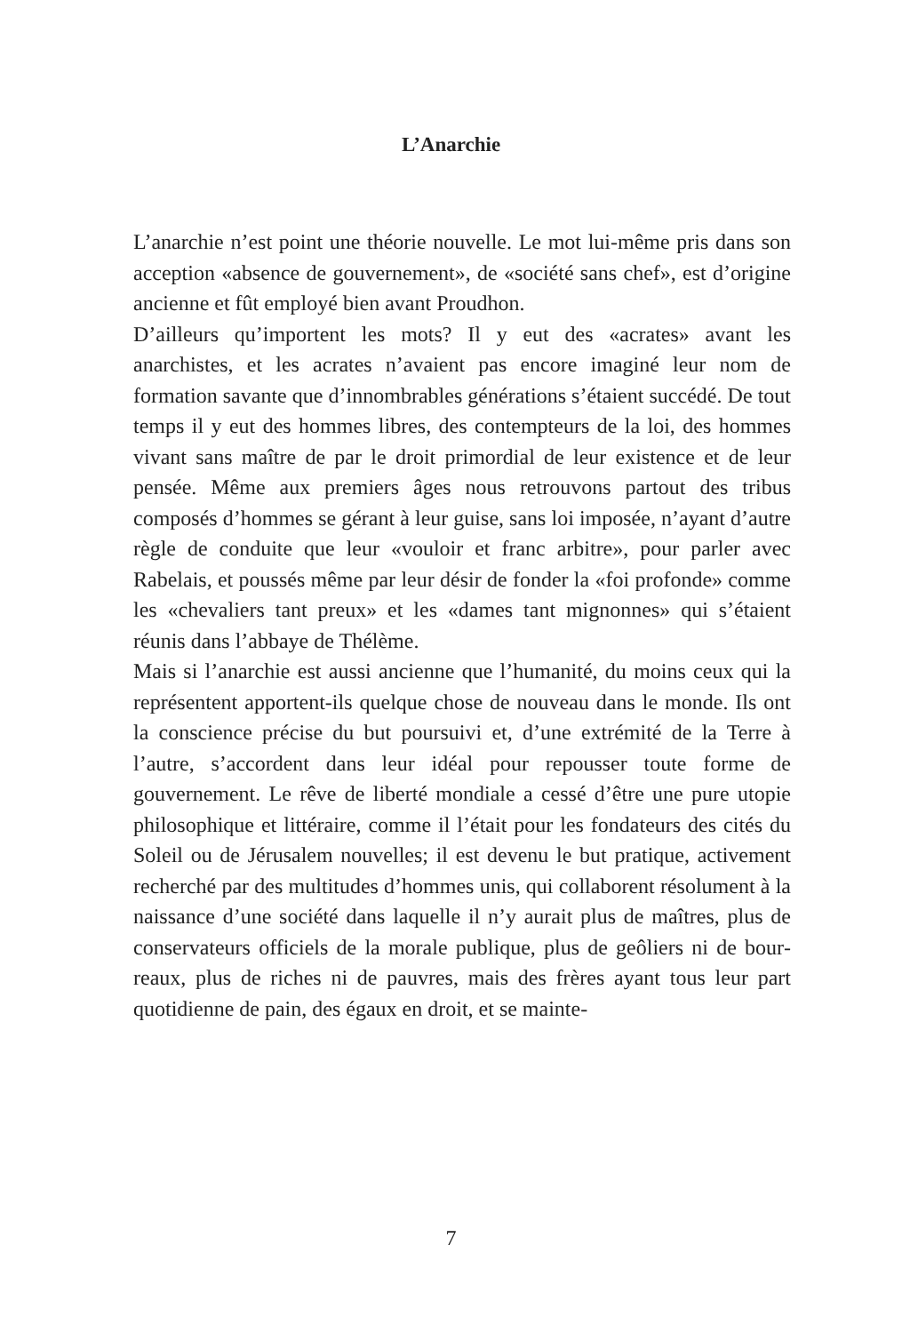L’Anarchie
L’anarchie n’est point une théorie nouvelle. Le mot lui-même pris dans son acception «absence de gouvernement», de «socié­té sans chef», est d’origine ancienne et fût employé bien avant Proudhon.
D’ailleurs qu’importent les mots? Il y eut des «acrates» avant les anarchistes, et les acrates n’avaient pas encore imaginé leur nom de formation savante que d’innombrables générations s’étaient succédé. De tout temps il y eut des hommes libres, des contempteurs de la loi, des hommes vivant sans maître de par le droit primordial de leur existence et de leur pensée. Même aux premiers âges nous retrouvons partout des tribus composés d’hommes se gérant à leur guise, sans loi imposée, n’ayant d’autre règle de conduite que leur «vouloir et franc arbitre», pour parler avec Rabelais, et poussés même par leur désir de fonder la «foi profonde» comme les «chevaliers tant preux» et les «dames tant mignonnes» qui s’étaient réunis dans l’abbaye de Thélème.
Mais si l’anarchie est aussi ancienne que l’humanité, du moins ceux qui la représentent apportent-ils quelque chose de nou­veau dans le monde. Ils ont la conscience précise du but poursuivi et, d’une extrémité de la Terre à l’autre, s’accordent dans leur idéal pour repousser toute forme de gouvernement. Le rêve de liberté mondiale a cessé d’être une pure utopie philo­sophique et littéraire, comme il l’était pour les fondateurs des cités du Soleil ou de Jérusalem nouvelles; il est devenu le but pratique, activement recherché par des multitudes d’hommes unis, qui collaborent résolument à la naissance d’une société dans laquelle il n’y aurait plus de maîtres, plus de conservateurs officiels de la morale publique, plus de geôliers ni de bour­reaux, plus de riches ni de pauvres, mais des frères ayant tous leur part quotidienne de pain, des égaux en droit, et se mainte-
7